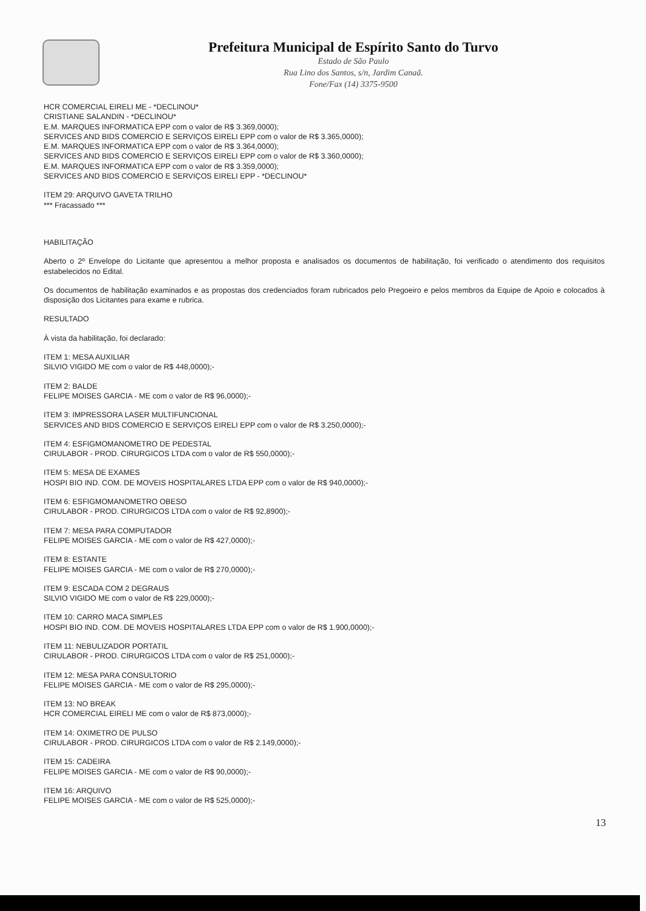Prefeitura Municipal de Espírito Santo do Turvo
Estado de São Paulo
Rua Lino dos Santos, s/n, Jardim Canaã.
Fone/Fax (14) 3375-9500
HCR COMERCIAL EIRELI ME - *DECLINOU*
CRISTIANE SALANDIN - *DECLINOU*
E.M. MARQUES INFORMATICA EPP com o valor de R$ 3.369,0000);
SERVICES AND BIDS COMERCIO E SERVIÇOS EIRELI EPP com o valor de R$ 3.365,0000);
E.M. MARQUES INFORMATICA EPP com o valor de R$ 3.364,0000);
SERVICES AND BIDS COMERCIO E SERVIÇOS EIRELI EPP com o valor de R$ 3.360,0000);
E.M. MARQUES INFORMATICA EPP com o valor de R$ 3.359,0000);
SERVICES AND BIDS COMERCIO E SERVIÇOS EIRELI EPP - *DECLINOU*
ITEM 29: ARQUIVO GAVETA TRILHO
*** Fracassado ***
HABILITAÇÃO
Aberto o 2º Envelope do Licitante que apresentou a melhor proposta e analisados os documentos de habilitação, foi verificado o atendimento dos requisitos estabelecidos no Edital.
Os documentos de habilitação examinados e as propostas dos credenciados foram rubricados pelo Pregoeiro e pelos membros da Equipe de Apoio e colocados à disposição dos Licitantes para exame e rubrica.
RESULTADO
À vista da habilitação, foi declarado:
ITEM 1: MESA AUXILIAR
SILVIO VIGIDO ME com o valor de R$ 448,0000);-
ITEM 2: BALDE
FELIPE MOISES GARCIA - ME com o valor de R$ 96,0000);-
ITEM 3: IMPRESSORA LASER MULTIFUNCIONAL
SERVICES AND BIDS COMERCIO E SERVIÇOS EIRELI EPP com o valor de R$ 3.250,0000);-
ITEM 4: ESFIGMOMANOMETRO DE PEDESTAL
CIRULABOR - PROD. CIRURGICOS LTDA com o valor de R$ 550,0000);-
ITEM 5: MESA DE EXAMES
HOSPI BIO IND. COM. DE MOVEIS HOSPITALARES LTDA EPP com o valor de R$ 940,0000);-
ITEM 6: ESFIGMOMANOMETRO OBESO
CIRULABOR - PROD. CIRURGICOS LTDA com o valor de R$ 92,8900);-
ITEM 7: MESA PARA COMPUTADOR
FELIPE MOISES GARCIA - ME com o valor de R$ 427,0000);-
ITEM 8: ESTANTE
FELIPE MOISES GARCIA - ME com o valor de R$ 270,0000);-
ITEM 9: ESCADA COM 2 DEGRAUS
SILVIO VIGIDO ME com o valor de R$ 229,0000);-
ITEM 10: CARRO MACA SIMPLES
HOSPI BIO IND. COM. DE MOVEIS HOSPITALARES LTDA EPP com o valor de R$ 1.900,0000);-
ITEM 11: NEBULIZADOR PORTATIL
CIRULABOR - PROD. CIRURGICOS LTDA com o valor de R$ 251,0000);-
ITEM 12: MESA PARA CONSULTORIO
FELIPE MOISES GARCIA - ME com o valor de R$ 295,0000);-
ITEM 13: NO BREAK
HCR COMERCIAL EIRELI ME com o valor de R$ 873,0000);-
ITEM 14: OXIMETRO DE PULSO
CIRULABOR - PROD. CIRURGICOS LTDA com o valor de R$ 2.149,0000);-
ITEM 15: CADEIRA
FELIPE MOISES GARCIA - ME com o valor de R$ 90,0000);-
ITEM 16: ARQUIVO
FELIPE MOISES GARCIA - ME com o valor de R$ 525,0000);-
13